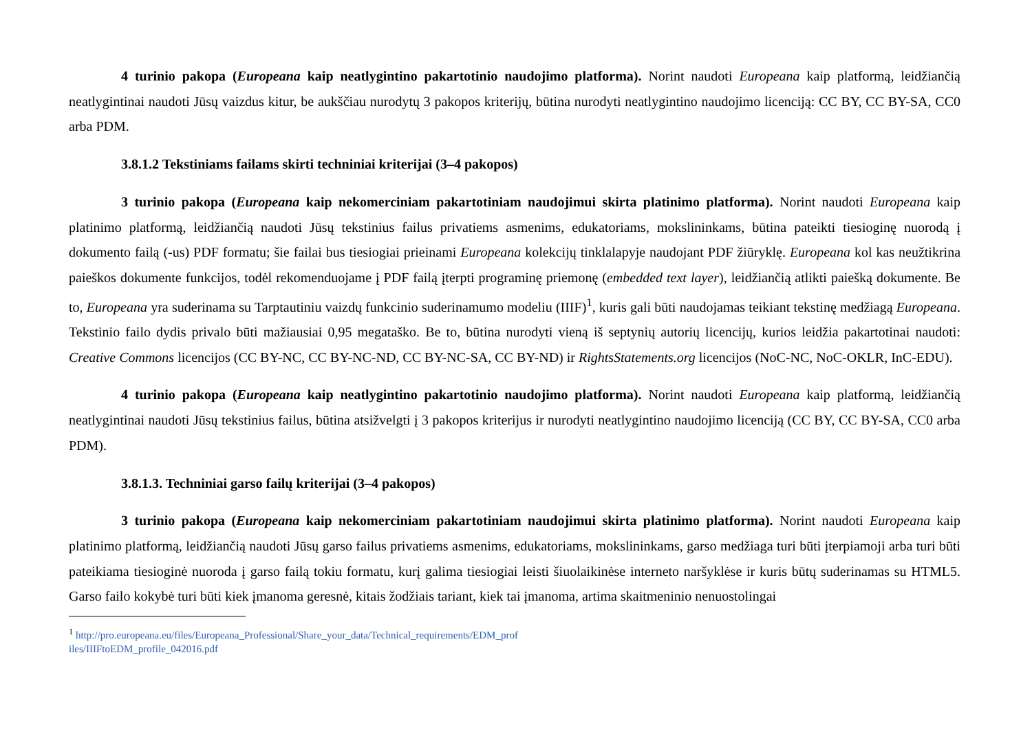4 turinio pakopa (Europeana kaip neatlygintino pakartotinio naudojimo platforma). Norint naudoti Europeana kaip platformą, leidžiančią neatlygintinai naudoti Jūsų vaizdus kitur, be aukščiau nurodytų 3 pakopos kriterijų, būtina nurodyti neatlygintino naudojimo licenciją: CC BY, CC BY-SA, CC0 arba PDM.
3.8.1.2 Tekstiniams failams skirti techniniai kriterijai (3–4 pakopos)
3 turinio pakopa (Europeana kaip nekomerciniam pakartotiniam naudojimui skirta platinimo platforma). Norint naudoti Europeana kaip platinimo platformą, leidžiančią naudoti Jūsų tekstinius failus privatiems asmenims, edukatoriams, mokslininkams, būtina pateikti tiesioginę nuorodą į dokumento failą (-us) PDF formatu; šie failai bus tiesiogiai prieinami Europeana kolekcijų tinklalapyje naudojant PDF žiūryklę. Europeana kol kas neužtikrina paieškos dokumente funkcijos, todėl rekomenduojame į PDF failą įterpti programinę priemonę (embedded text layer), leidžiančią atlikti paiešką dokumente. Be to, Europeana yra suderinama su Tarptautiniu vaizdų funkcinio suderinamumo modeliu (IIIF)<sup>1</sup>, kuris gali būti naudojamas teikiant tekstinę medžiagą Europeana. Tekstinio failo dydis privalo būti mažiausiai 0,95 megataško. Be to, būtina nurodyti vieną iš septynių autorių licencijų, kurios leidžia pakartotinai naudoti: Creative Commons licencijos (CC BY-NC, CC BY-NC-ND, CC BY-NC-SA, CC BY-ND) ir RightsStatements.org licencijos (NoC-NC, NoC-OKLR, InC-EDU).
4 turinio pakopa (Europeana kaip neatlygintino pakartotinio naudojimo platforma). Norint naudoti Europeana kaip platformą, leidžiančią neatlygintinai naudoti Jūsų tekstinius failus, būtina atsižvelgti į 3 pakopos kriterijus ir nurodyti neatlygintino naudojimo licenciją (CC BY, CC BY-SA, CC0 arba PDM).
3.8.1.3. Techniniai garso failų kriterijai (3–4 pakopos)
3 turinio pakopa (Europeana kaip nekomerciniam pakartotiniam naudojimui skirta platinimo platforma). Norint naudoti Europeana kaip platinimo platformą, leidžiančią naudoti Jūsų garso failus privatiems asmenims, edukatoriams, mokslininkams, garso medžiaga turi būti įterpiamoji arba turi būti pateikiama tiesioginė nuoroda į garso failą tokiu formatu, kurį galima tiesiogiai leisti šiuolaikinėse interneto naršyklėse ir kuris būtų suderinamas su HTML5. Garso failo kokybė turi būti kiek įmanoma geresnė, kitais žodžiais tariant, kiek tai įmanoma, artima skaitmeninio nenuostolingai
<sup>1</sup> http://pro.europeana.eu/files/Europeana_Professional/Share_your_data/Technical_requirements/EDM_prof
iles/IIIFtoEDM_profile_042016.pdf